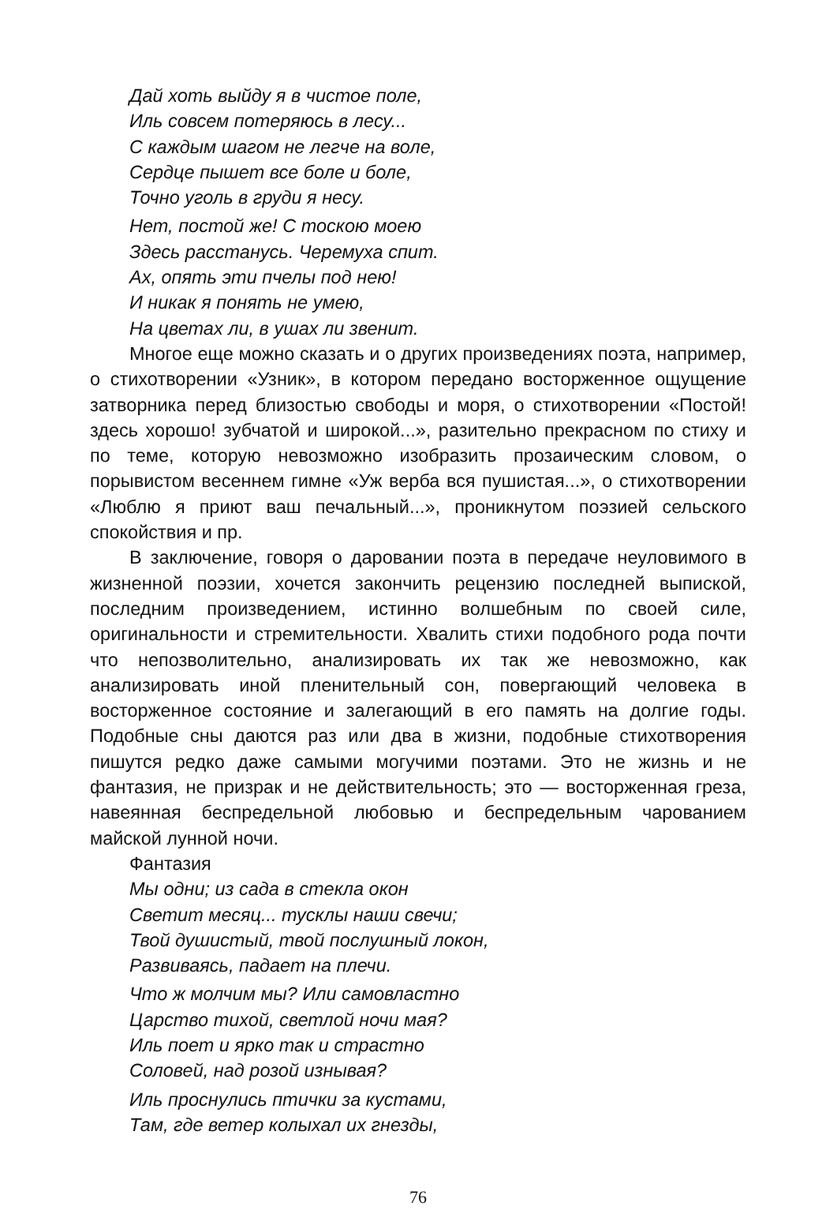Дай хоть выйду я в чистое поле,
Иль совсем потеряюсь в лесу...
С каждым шагом не легче на воле,
Сердце пышет все боле и боле,
Точно уголь в груди я несу.
Нет, постой же! С тоскою моею
Здесь расстанусь. Черемуха спит.
Ах, опять эти пчелы под нею!
И никак я понять не умею,
На цветах ли, в ушах ли звенит.
Многое еще можно сказать и о других произведениях поэта, например, о стихотворении «Узник», в котором передано восторженное ощущение затворника перед близостью свободы и моря, о стихотворении «Постой! здесь хорошо! зубчатой и широкой...», разительно прекрасном по стиху и по теме, которую невозможно изобразить прозаическим словом, о порывистом весеннем гимне «Уж верба вся пушистая...», о стихотворении «Люблю я приют ваш печальный...», проникнутом поэзией сельского спокойствия и пр.
В заключение, говоря о даровании поэта в передаче неуловимого в жизненной поэзии, хочется закончить рецензию последней выпиской, последним произведением, истинно волшебным по своей силе, оригинальности и стремительности. Хвалить стихи подобного рода почти что непозволительно, анализировать их так же невозможно, как анализировать иной пленительный сон, повергающий человека в восторженное состояние и залегающий в его память на долгие годы. Подобные сны даются раз или два в жизни, подобные стихотворения пишутся редко даже самыми могучими поэтами. Это не жизнь и не фантазия, не призрак и не действительность; это — восторженная греза, навеянная беспредельной любовью и беспредельным чарованием майской лунной ночи.
Фантазия
Мы одни; из сада в стекла окон
Светит месяц... тусклы наши свечи;
Твой душистый, твой послушный локон,
Развиваясь, падает на плечи.
Что ж молчим мы? Или самовластно
Царство тихой, светлой ночи мая?
Иль поет и ярко так и страстно
Соловей, над розой изнывая?
Иль проснулись птички за кустами,
Там, где ветер колыхал их гнезды,
76